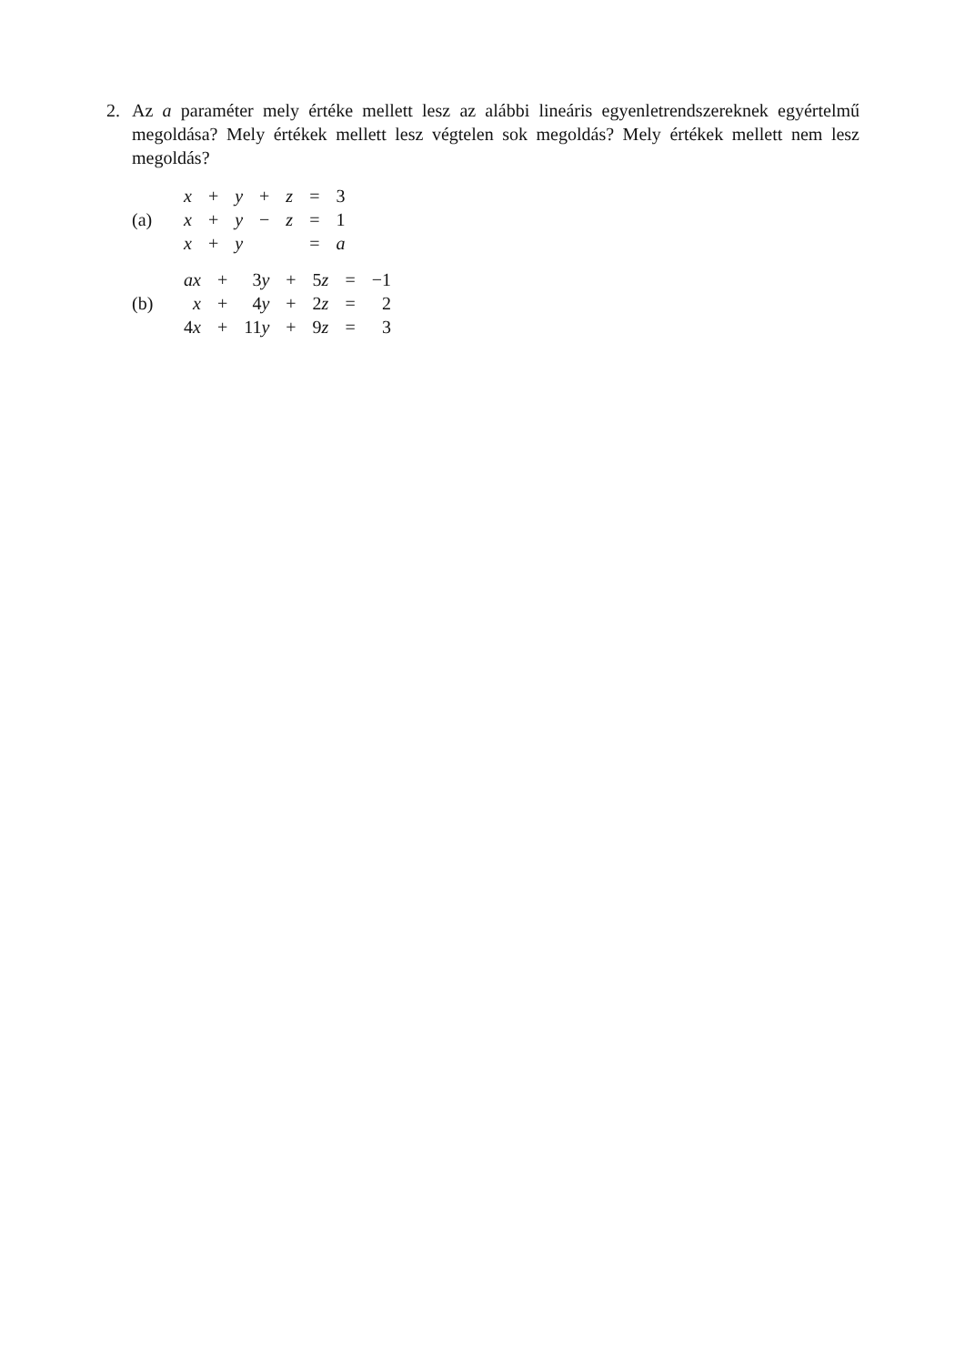2.
Az a paraméter mely értéke mellett lesz az alábbi lineáris egyenletrendszereknek egyértelmű megoldása? Mely értékek mellett lesz végtelen sok megoldás? Mely értékek mellett nem lesz megoldás?
(a)
| x | + | y | + | z | = | 3 |
| x | + | y | − | z | = | 1 |
| x | + | y | | | = | a |
(b)
| ax | + | 3 y | + | 5 z | = | −1 |
| x | + | 4 y | + | 2 z | = | 2 |
| 4 x | + | 11 y | + | 9 z | = | 3 |